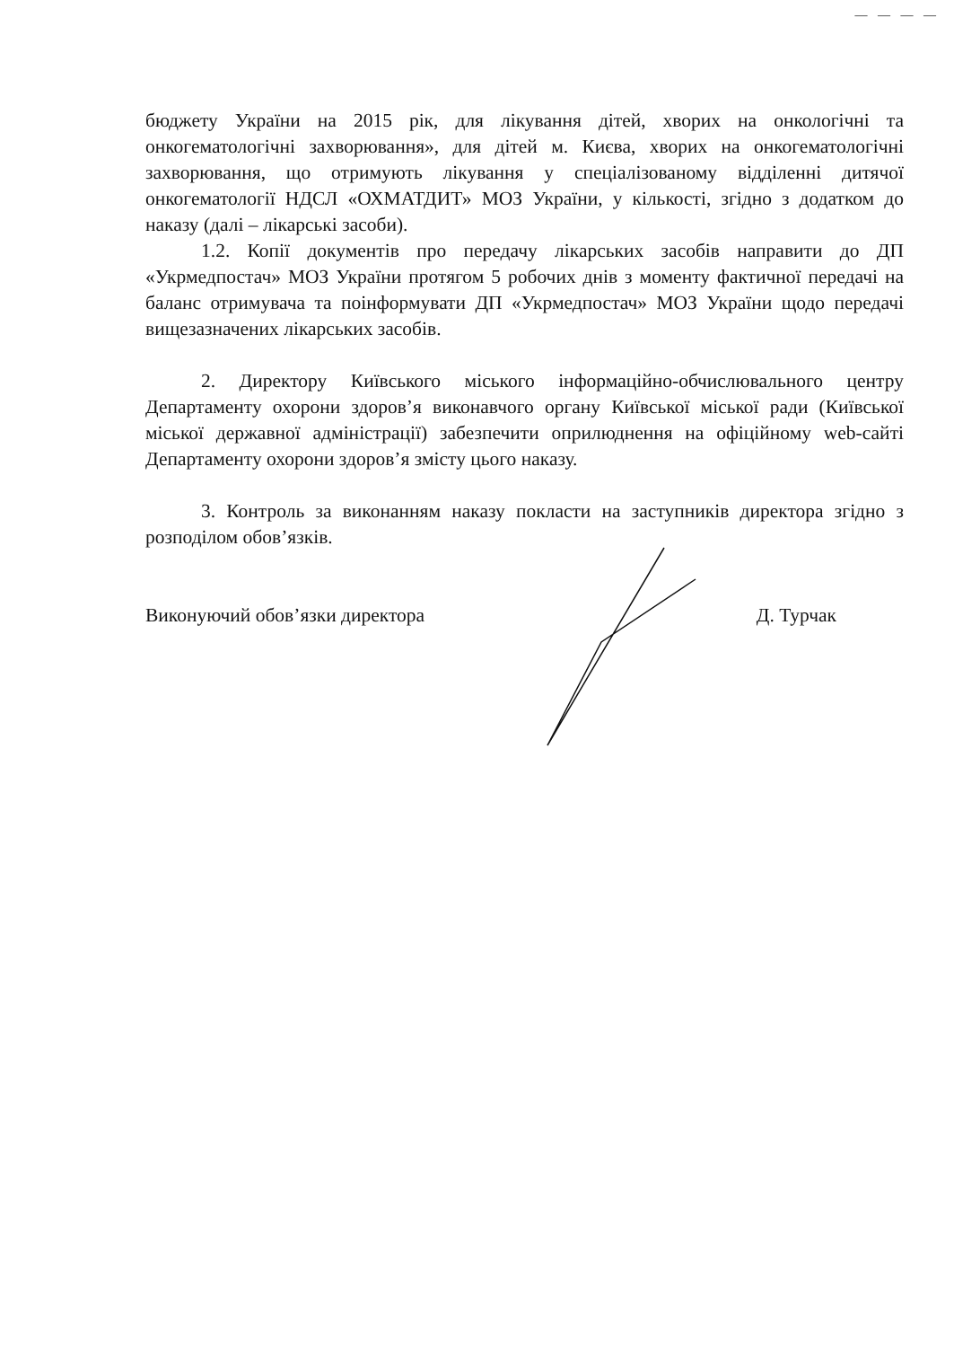— — — —
бюджету України на 2015 рік, для лікування дітей, хворих на онкологічні та онкогематологічні захворювання», для дітей м. Києва, хворих на онкогематологічні захворювання, що отримують лікування у спеціалізованому відділенні дитячої онкогематології НДСЛ «ОХМАТДИТ» МОЗ України, у кількості, згідно з додатком до наказу (далі – лікарські засоби).
1.2. Копії документів про передачу лікарських засобів направити до ДП «Укрмедпостач» МОЗ України протягом 5 робочих днів з моменту фактичної передачі на баланс отримувача та поінформувати ДП «Укрмедпостач» МОЗ України щодо передачі вищезазначених лікарських засобів.
2. Директору Київського міського інформаційно-обчислювального центру Департаменту охорони здоров’я виконавчого органу Київської міської ради (Київської міської державної адміністрації) забезпечити оприлюднення на офіційному web-сайті Департаменту охорони здоров’я змісту цього наказу.
3. Контроль за виконанням наказу покласти на заступників директора згідно з розподілом обов’язків.
Виконуючий обов’язки директора Д. Турчак